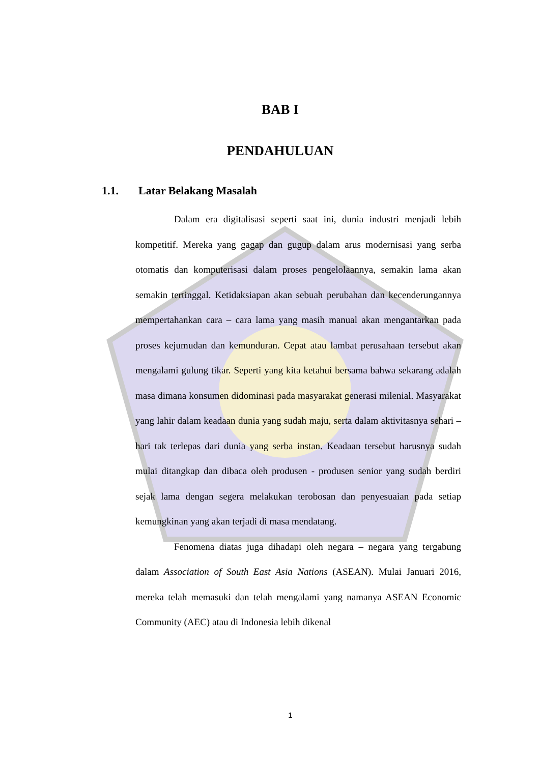BAB I
PENDAHULUAN
1.1. Latar Belakang Masalah
Dalam era digitalisasi seperti saat ini, dunia industri menjadi lebih kompetitif. Mereka yang gagap dan gugup dalam arus modernisasi yang serba otomatis dan komputerisasi dalam proses pengelolaannya, semakin lama akan semakin tertinggal. Ketidaksiapan akan sebuah perubahan dan kecenderungannya mempertahankan cara – cara lama yang masih manual akan mengantarkan pada proses kejumudan dan kemunduran. Cepat atau lambat perusahaan tersebut akan mengalami gulung tikar. Seperti yang kita ketahui bersama bahwa sekarang adalah masa dimana konsumen didominasi pada masyarakat generasi milenial. Masyarakat yang lahir dalam keadaan dunia yang sudah maju, serta dalam aktivitasnya sehari – hari tak terlepas dari dunia yang serba instan. Keadaan tersebut harusnya sudah mulai ditangkap dan dibaca oleh produsen - produsen senior yang sudah berdiri sejak lama dengan segera melakukan terobosan dan penyesuaian pada setiap kemungkinan yang akan terjadi di masa mendatang.
Fenomena diatas juga dihadapi oleh negara – negara yang tergabung dalam Association of South East Asia Nations (ASEAN). Mulai Januari 2016, mereka telah memasuki dan telah mengalami yang namanya ASEAN Economic Community (AEC) atau di Indonesia lebih dikenal
1